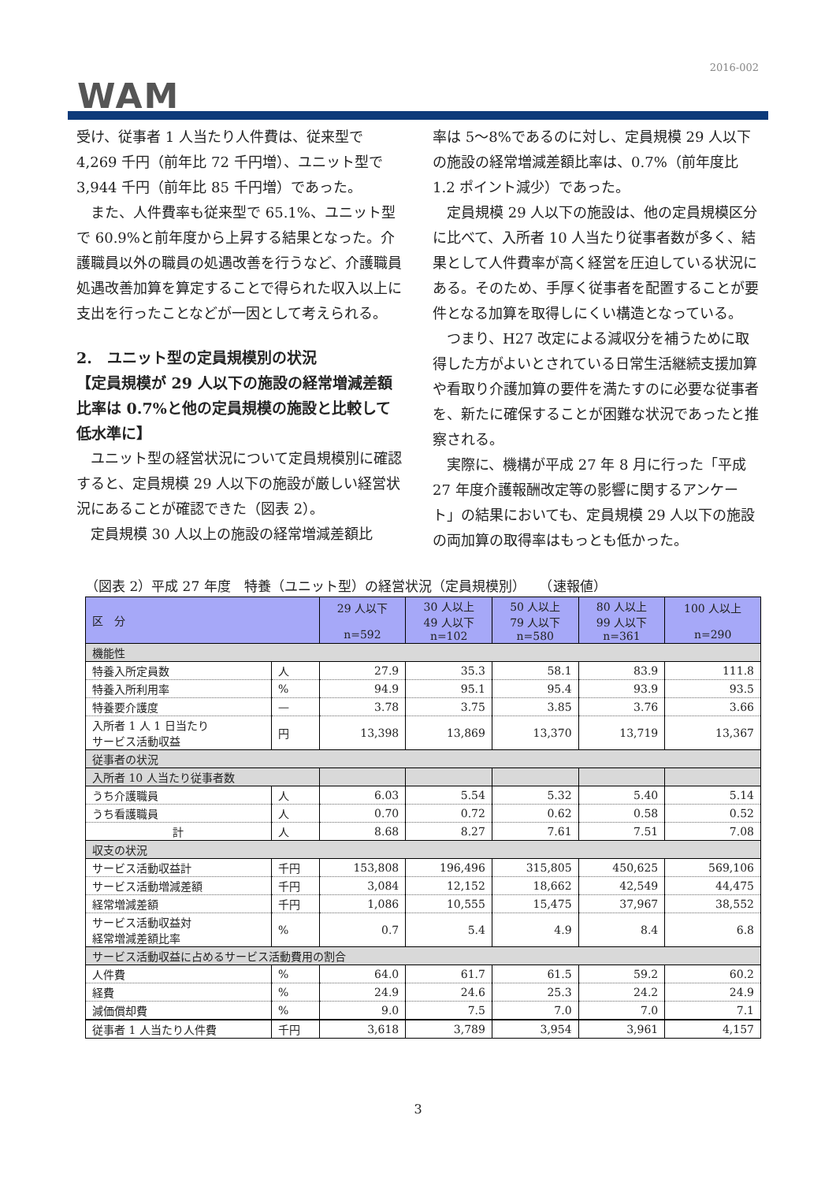2016-002
WAM
受け、従事者 1 人当たり人件費は、従来型で4,269 千円（前年比 72 千円増）、ユニット型で3,944 千円（前年比 85 千円増）であった。
　また、人件費率も従来型で 65.1%、ユニット型で 60.9%と前年度から上昇する結果となった。介護職員以外の職員の処遇改善を行うなど、介護職員処遇改善加算を算定することで得られた収入以上に支出を行ったことなどが一因として考えられる。
2.　ユニット型の定員規模別の状況
【定員規模が 29 人以下の施設の経常増減差額比率は 0.7%と他の定員規模の施設と比較して低水準に】
　ユニット型の経営状況について定員規模別に確認すると、定員規模 29 人以下の施設が厳しい経営状況にあることが確認できた（図表 2）。
　定員規模 30 人以上の施設の経常増減差額比
率は 5～8%であるのに対し、定員規模 29 人以下の施設の経常増減差額比率は、0.7%（前年度比 1.2 ポイント減少）であった。
　定員規模 29 人以下の施設は、他の定員規模区分に比べて、入所者 10 人当たり従事者数が多く、結果として人件費率が高く経営を圧迫している状況にある。そのため、手厚く従事者を配置することが要件となる加算を取得しにくい構造となっている。
　つまり、H27 改定による減収分を補うために取得した方がよいとされている日常生活継続支援加算や看取り介護加算の要件を満たすのに必要な従事者を、新たに確保することが困難な状況であったと推察される。
　実際に、機構が平成 27 年 8 月に行った「平成 27 年度介護報酬改定等の影響に関するアンケート」の結果においても、定員規模 29 人以下の施設の両加算の取得率はもっとも低かった。
（図表 2）平成 27 年度　特養（ユニット型）の経営状況（定員規模別）　　（速報値）
| 区 分 | | 29 人以下 n=592 | 30 人以上 49 人以下 n=102 | 50 人以上 79 人以下 n=580 | 80 人以上 99 人以下 n=361 | 100 人以上 n=290 |
| --- | --- | --- | --- | --- | --- | --- |
| 機能性 | | | | | | |
| 特養入所定員数 | 人 | 27.9 | 35.3 | 58.1 | 83.9 | 111.8 |
| 特養入所利用率 | % | 94.9 | 95.1 | 95.4 | 93.9 | 93.5 |
| 特養要介護度 | — | 3.78 | 3.75 | 3.85 | 3.76 | 3.66 |
| 入所者 1 人 1 日当たり サービス活動収益 | 円 | 13,398 | 13,869 | 13,370 | 13,719 | 13,367 |
| 従事者の状況 | | | | | | |
| 入所者 10 人当たり従事者数 | | | | | | |
| うち介護職員 | 人 | 6.03 | 5.54 | 5.32 | 5.40 | 5.14 |
| うち看護職員 | 人 | 0.70 | 0.72 | 0.62 | 0.58 | 0.52 |
| 計 | 人 | 8.68 | 8.27 | 7.61 | 7.51 | 7.08 |
| 収支の状況 | | | | | | |
| サービス活動収益計 | 千円 | 153,808 | 196,496 | 315,805 | 450,625 | 569,106 |
| サービス活動増減差額 | 千円 | 3,084 | 12,152 | 18,662 | 42,549 | 44,475 |
| 経常増減差額 | 千円 | 1,086 | 10,555 | 15,475 | 37,967 | 38,552 |
| サービス活動収益対 経常増減差額比率 | % | 0.7 | 5.4 | 4.9 | 8.4 | 6.8 |
| サービス活動収益に占めるサービス活動費用の割合 | | | | | | |
| 人件費 | % | 64.0 | 61.7 | 61.5 | 59.2 | 60.2 |
| 経費 | % | 24.9 | 24.6 | 25.3 | 24.2 | 24.9 |
| 減価償却費 | % | 9.0 | 7.5 | 7.0 | 7.0 | 7.1 |
| 従事者 1 人当たり人件費 | 千円 | 3,618 | 3,789 | 3,954 | 3,961 | 4,157 |
3